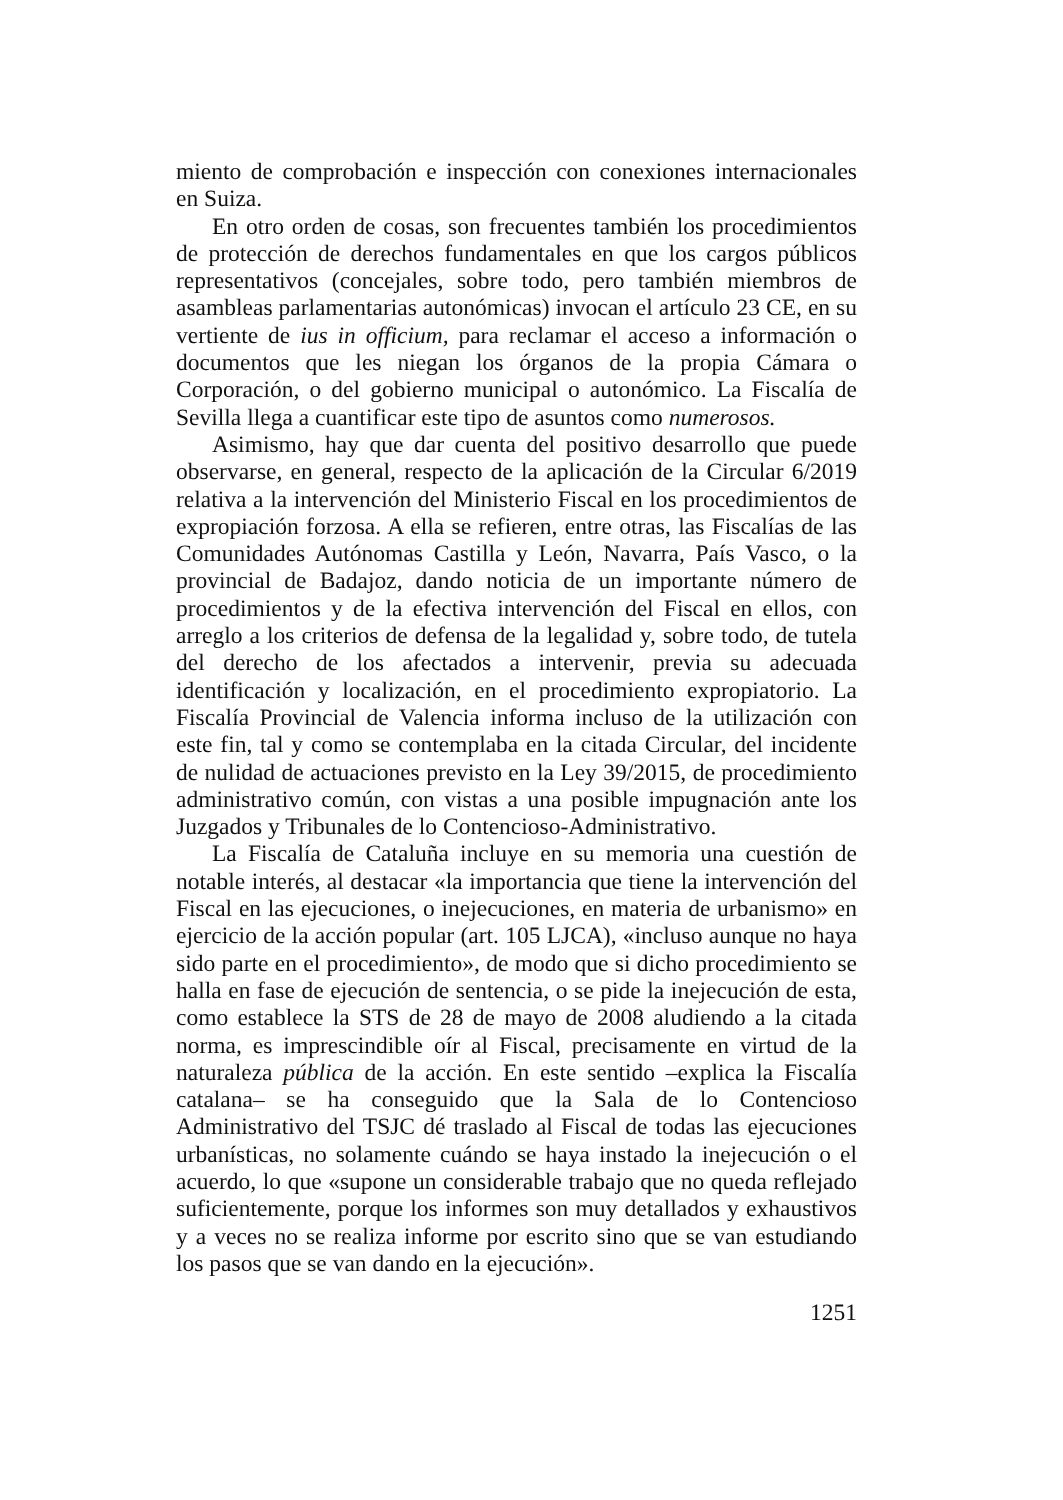miento de comprobación e inspección con conexiones internacionales en Suiza.
En otro orden de cosas, son frecuentes también los procedimientos de protección de derechos fundamentales en que los cargos públicos representativos (concejales, sobre todo, pero también miembros de asambleas parlamentarias autonómicas) invocan el artículo 23 CE, en su vertiente de ius in officium, para reclamar el acceso a información o documentos que les niegan los órganos de la propia Cámara o Corporación, o del gobierno municipal o autonómico. La Fiscalía de Sevilla llega a cuantificar este tipo de asuntos como numerosos.
Asimismo, hay que dar cuenta del positivo desarrollo que puede observarse, en general, respecto de la aplicación de la Circular 6/2019 relativa a la intervención del Ministerio Fiscal en los procedimientos de expropiación forzosa. A ella se refieren, entre otras, las Fiscalías de las Comunidades Autónomas Castilla y León, Navarra, País Vasco, o la provincial de Badajoz, dando noticia de un importante número de procedimientos y de la efectiva intervención del Fiscal en ellos, con arreglo a los criterios de defensa de la legalidad y, sobre todo, de tutela del derecho de los afectados a intervenir, previa su adecuada identificación y localización, en el procedimiento expropiatorio. La Fiscalía Provincial de Valencia informa incluso de la utilización con este fin, tal y como se contemplaba en la citada Circular, del incidente de nulidad de actuaciones previsto en la Ley 39/2015, de procedimiento administrativo común, con vistas a una posible impugnación ante los Juzgados y Tribunales de lo Contencioso-Administrativo.
La Fiscalía de Cataluña incluye en su memoria una cuestión de notable interés, al destacar «la importancia que tiene la intervención del Fiscal en las ejecuciones, o inejecuciones, en materia de urbanismo» en ejercicio de la acción popular (art. 105 LJCA), «incluso aunque no haya sido parte en el procedimiento», de modo que si dicho procedimiento se halla en fase de ejecución de sentencia, o se pide la inejecución de esta, como establece la STS de 28 de mayo de 2008 aludiendo a la citada norma, es imprescindible oír al Fiscal, precisamente en virtud de la naturaleza pública de la acción. En este sentido –explica la Fiscalía catalana– se ha conseguido que la Sala de lo Contencioso Administrativo del TSJC dé traslado al Fiscal de todas las ejecuciones urbanísticas, no solamente cuándo se haya instado la inejecución o el acuerdo, lo que «supone un considerable trabajo que no queda reflejado suficientemente, porque los informes son muy detallados y exhaustivos y a veces no se realiza informe por escrito sino que se van estudiando los pasos que se van dando en la ejecución».
1251